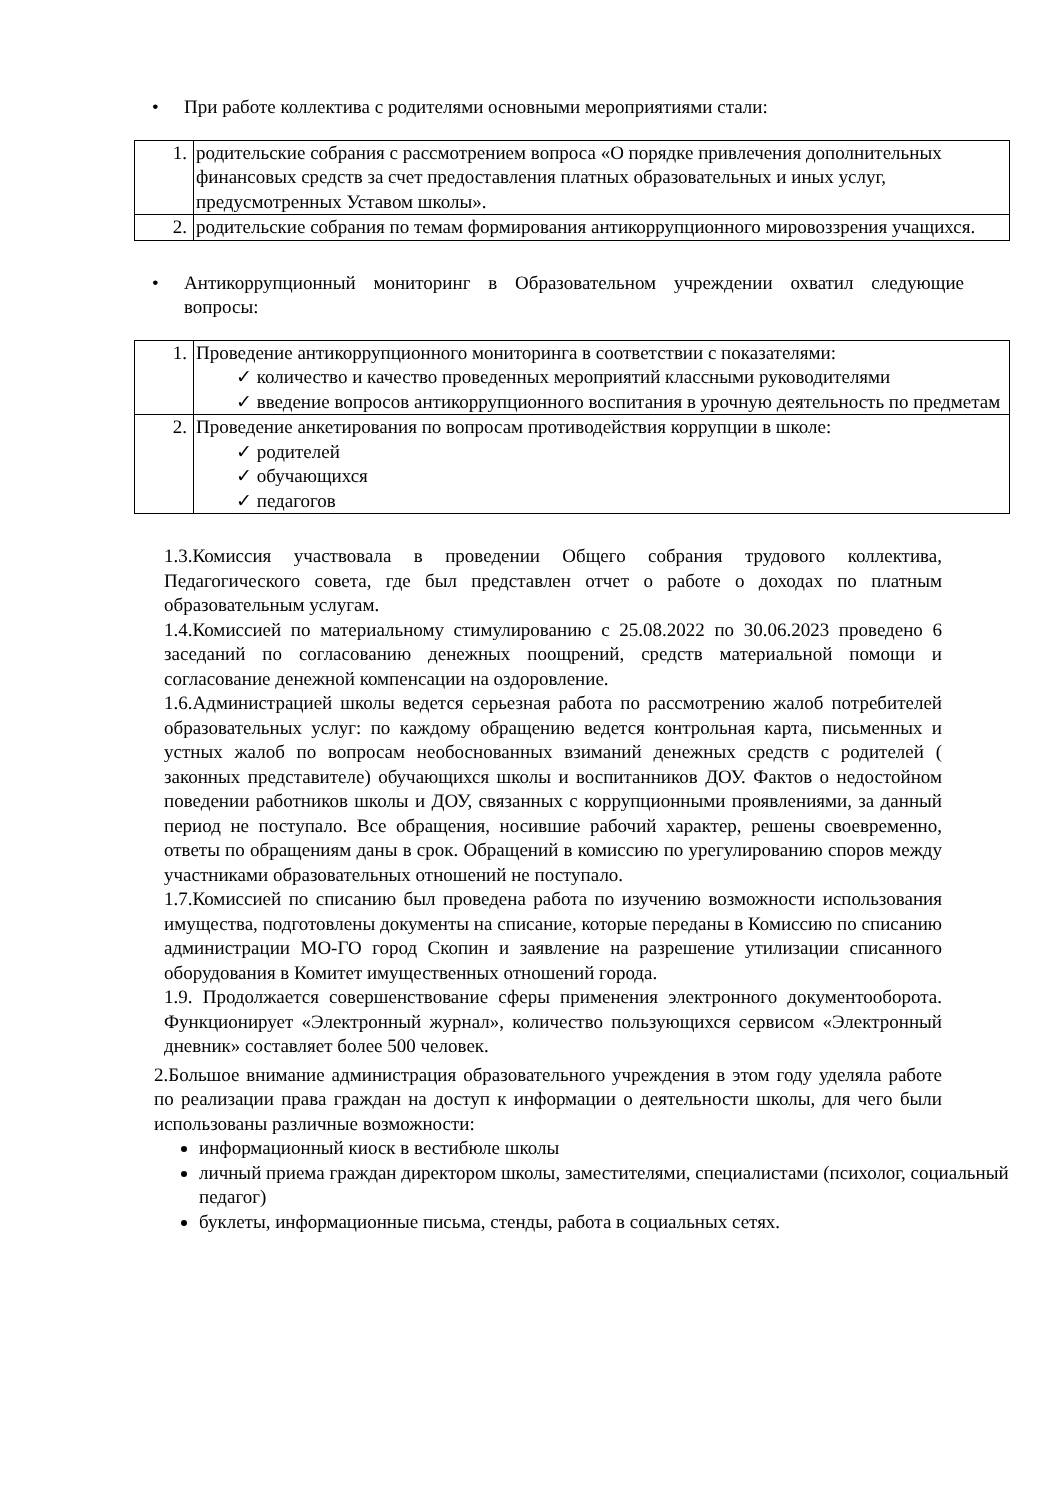• При работе коллектива с родителями основными мероприятиями стали:
| 1. | родительские собрания с рассмотрением вопроса «О порядке привлечения дополнительных финансовых средств за счет предоставления платных образовательных и иных услуг, предусмотренных Уставом школы». |
| 2. | родительские собрания по темам формирования антикоррупционного мировоззрения учащихся. |
• Антикоррупционный мониторинг в Образовательном учреждении охватил следующие вопросы:
| 1. | Проведение антикоррупционного мониторинга в соответствии с показателями: ✓ количество и качество проведенных мероприятий классными руководителями ✓ введение вопросов антикоррупционного воспитания в урочную деятельность по предметам |
| 2. | Проведение анкетирования по вопросам противодействия коррупции в школе: ✓ родителей ✓ обучающихся ✓ педагогов |
1.3.Комиссия участвовала в проведении Общего собрания трудового коллектива, Педагогического совета, где был представлен отчет о работе о доходах по платным образовательным услугам.
1.4.Комиссией по материальному стимулированию с 25.08.2022 по 30.06.2023 проведено 6 заседаний по согласованию денежных поощрений, средств материальной помощи и согласование денежной компенсации на оздоровление.
1.6.Администрацией школы ведется серьезная работа по рассмотрению жалоб потребителей образовательных услуг: по каждому обращению ведется контрольная карта, письменных и устных жалоб по вопросам необоснованных взиманий денежных средств с родителей ( законных представителе) обучающихся школы и воспитанников ДОУ. Фактов о недостойном поведении работников школы и ДОУ, связанных с коррупционными проявлениями, за данный период не поступало. Все обращения, носившие рабочий характер, решены своевременно, ответы по обращениям даны в срок. Обращений в комиссию по урегулированию споров между участниками образовательных отношений не поступало.
1.7.Комиссией по списанию был проведена работа по изучению возможности использования имущества, подготовлены документы на списание, которые переданы в Комиссию по списанию администрации МО-ГО город Скопин и заявление на разрешение утилизации списанного оборудования в Комитет имущественных отношений города.
1.9. Продолжается совершенствование сферы применения электронного документооборота. Функционирует «Электронный журнал», количество пользующихся сервисом «Электронный дневник» составляет более 500 человек.
2.Большое внимание администрация образовательного учреждения в этом году уделяла работе по реализации права граждан на доступ к информации о деятельности школы, для чего были использованы различные возможности:
информационный киоск в вестибюле школы
личный приема граждан директором школы, заместителями, специалистами (психолог, социальный педагог)
буклеты, информационные письма, стенды, работа в социальных сетях.